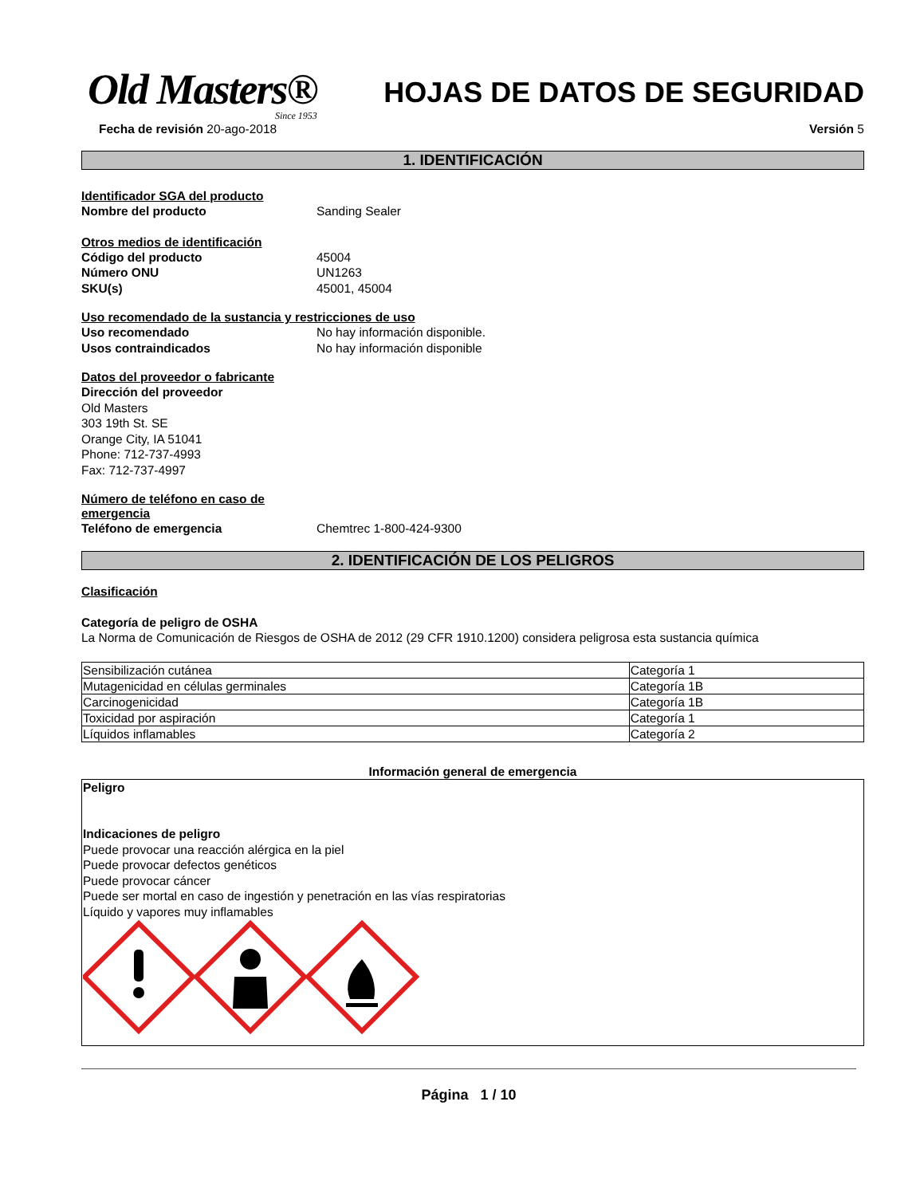Old Masters®
Since 1953
HOJAS DE DATOS DE SEGURIDAD
Fecha de revisión 20-ago-2018 Versión 5
1. IDENTIFICACIÓN
Identificador SGA del producto
Nombre del producto Sanding Sealer
Otros medios de identificación
Código del producto 45004
Número ONU UN1263
SKU(s) 45001, 45004
Uso recomendado de la sustancia y restricciones de uso
Uso recomendado No hay información disponible.
Usos contraindicados No hay información disponible
Datos del proveedor o fabricante
Dirección del proveedor
Old Masters
303 19th St. SE
Orange City, IA 51041
Phone: 712-737-4993
Fax: 712-737-4997
Número de teléfono en caso de
emergencia
Teléfono de emergencia Chemtrec 1-800-424-9300
2. IDENTIFICACIÓN DE LOS PELIGROS
Clasificación
Categoría de peligro de OSHA
La Norma de Comunicación de Riesgos de OSHA de 2012 (29 CFR 1910.1200) considera peligrosa esta sustancia química
| Sensibilización cutánea | Categoría 1 |
| Mutagenicidad en células germinales | Categoría 1B |
| Carcinogenicidad | Categoría 1B |
| Toxicidad por aspiración | Categoría 1 |
| Líquidos inflamables | Categoría 2 |
Información general de emergencia
Peligro
Indicaciones de peligro
Puede provocar una reacción alérgica en la piel
Puede provocar defectos genéticos
Puede provocar cáncer
Puede ser mortal en caso de ingestión y penetración en las vías respiratorias
Líquido y vapores muy inflamables
Página 1 / 10